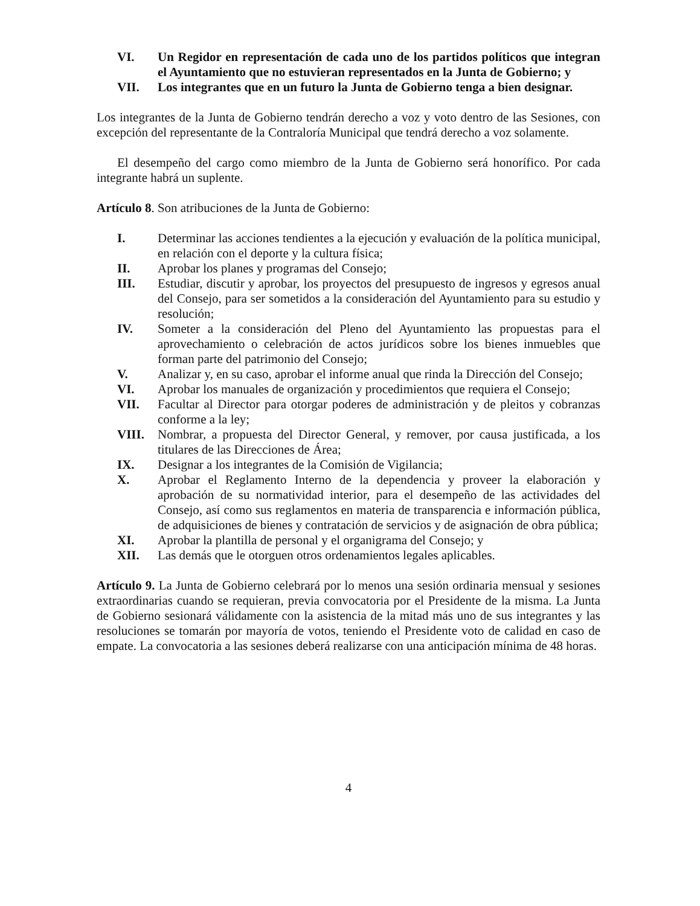VI. Un Regidor en representación de cada uno de los partidos políticos que integran el Ayuntamiento que no estuvieran representados en la Junta de Gobierno; y
VII. Los integrantes que en un futuro la Junta de Gobierno tenga a bien designar.
Los integrantes de la Junta de Gobierno tendrán derecho a voz y voto dentro de las Sesiones, con excepción del representante de la Contraloría Municipal que tendrá derecho a voz solamente.
El desempeño del cargo como miembro de la Junta de Gobierno será honorífico. Por cada integrante habrá un suplente.
Artículo 8. Son atribuciones de la Junta de Gobierno:
I. Determinar las acciones tendientes a la ejecución y evaluación de la política municipal, en relación con el deporte y la cultura física;
II. Aprobar los planes y programas del Consejo;
III. Estudiar, discutir y aprobar, los proyectos del presupuesto de ingresos y egresos anual del Consejo, para ser sometidos a la consideración del Ayuntamiento para su estudio y resolución;
IV. Someter a la consideración del Pleno del Ayuntamiento las propuestas para el aprovechamiento o celebración de actos jurídicos sobre los bienes inmuebles que forman parte del patrimonio del Consejo;
V. Analizar y, en su caso, aprobar el informe anual que rinda la Dirección del Consejo;
VI. Aprobar los manuales de organización y procedimientos que requiera el Consejo;
VII. Facultar al Director para otorgar poderes de administración y de pleitos y cobranzas conforme a la ley;
VIII. Nombrar, a propuesta del Director General, y remover, por causa justificada, a los titulares de las Direcciones de Área;
IX. Designar a los integrantes de la Comisión de Vigilancia;
X. Aprobar el Reglamento Interno de la dependencia y proveer la elaboración y aprobación de su normatividad interior, para el desempeño de las actividades del Consejo, así como sus reglamentos en materia de transparencia e información pública, de adquisiciones de bienes y contratación de servicios y de asignación de obra pública;
XI. Aprobar la plantilla de personal y el organigrama del Consejo; y
XII. Las demás que le otorguen otros ordenamientos legales aplicables.
Artículo 9. La Junta de Gobierno celebrará por lo menos una sesión ordinaria mensual y sesiones extraordinarias cuando se requieran, previa convocatoria por el Presidente de la misma. La Junta de Gobierno sesionará válidamente con la asistencia de la mitad más uno de sus integrantes y las resoluciones se tomarán por mayoría de votos, teniendo el Presidente voto de calidad en caso de empate. La convocatoria a las sesiones deberá realizarse con una anticipación mínima de 48 horas.
4